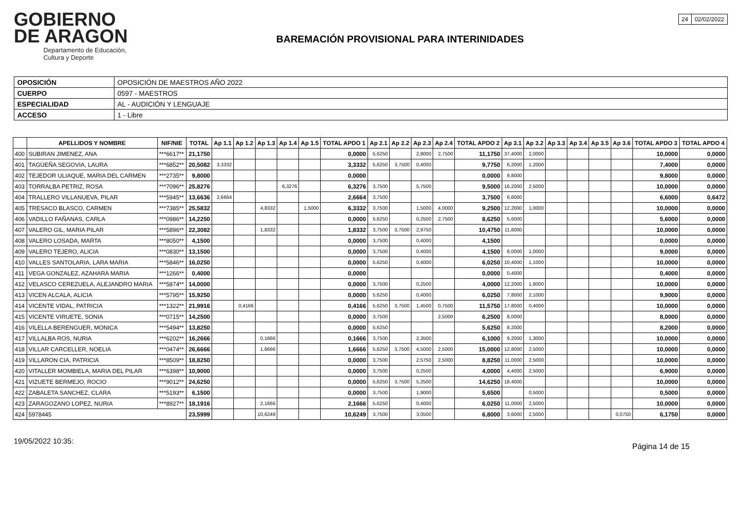GOBIERNO
DE ARAGON
Departamento de Educación,
Cultura y Deporte
BAREMACIÓN PROVISIONAL PARA INTERINIDADES
| 24 | 02/02/2022 |
| OPOSICIÓN | OPOSICIÓN DE MAESTROS AÑO 2022 |
| CUERPO | 0597 - MAESTROS |
| ESPECIALIDAD | AL - AUDICIÓN Y LENGUAJE |
| ACCESO | 1 - Libre |
| | APELLIDOS Y NOMBRE | NIF/NIE | TOTAL | Ap 1.1 | Ap 1.2 | Ap 1.3 | Ap 1.4 | Ap 1.5 | TOTAL APDO 1 | Ap 2.1 | Ap 2.2 | Ap 2.3 | Ap 2.4 | TOTAL APDO 2 | Ap 3.1 | Ap 3.2 | Ap 3.3 | Ap 3.4 | Ap 3.5 | Ap 3.6 | TOTAL APDO 3 | TOTAL APDO 4 |
| --- | --- | --- | --- | --- | --- | --- | --- | --- | --- | --- | --- | --- | --- | --- | --- | --- | --- | --- | --- | --- | --- | --- |
| 400 | SUBIRAN JIMENEZ, ANA | ***6617** | 21,1750 | | | | | | 0,0000 | 5,6250 | | 2,8000 | 2,7500 | 11,1750 | 37,4000 | 2,0000 | | | | | 10,0000 | 0,0000 |
| 401 | TAGÜEÑA SEGOVIA, LAURA | ***6852** | 20,5082 | 3,3332 | | | | | 3,3332 | 5,6250 | 3,7500 | 0,4000 | | 9,7750 | 6,2000 | 1,2000 | | | | | 7,4000 | 0,0000 |
| 402 | TEJEDOR ULIAQUE, MARIA DEL CARMEN | ***2735** | 9,8000 | | | | | | 0,0000 | | | | | 0,0000 | 9,8000 | | | | | | 9,8000 | 0,0000 |
| 403 | TORRALBA PETRIZ, ROSA | ***7096** | 25,8276 | | | | 6,3276 | | 6,3276 | 3,7500 | | 5,7500 | | 9,5000 | 16,2000 | 2,5000 | | | | | 10,0000 | 0,0000 |
| 404 | TRALLERO VILLANUEVA, PILAR | ***5945** | 13,6636 | 2,6664 | | | | | 2,6664 | 3,7500 | | | | 3,7500 | 6,6000 | | | | | | 6,6000 | 0,6472 |
| 405 | TRESACO BLASCO, CARMEN | ***7385** | 25,5832 | | | 4,8332 | | 1,5000 | 6,3332 | 3,7500 | | 1,5000 | 4,0000 | 9,2500 | 12,2000 | 1,0000 | | | | | 10,0000 | 0,0000 |
| 406 | VADILLO FAÑANAS, CARLA | ***0986** | 14,2250 | | | | | | 0,0000 | 5,6250 | | 0,2500 | 2,7500 | 8,6250 | 5,6000 | | | | | | 5,6000 | 0,0000 |
| 407 | VALERO GIL, MARIA PILAR | ***5896** | 22,3082 | | | 1,8332 | | | 1,8332 | 3,7500 | 3,7500 | 2,9750 | | 10,4750 | 11,6000 | | | | | | 10,0000 | 0,0000 |
| 408 | VALERO LOSADA, MARTA | ***8050** | 4,1500 | | | | | | 0,0000 | 3,7500 | | 0,4000 | | 4,1500 | | | | | | | 0,0000 | 0,0000 |
| 409 | VALERO TEJERO, ALICIA | ***0830** | 13,1500 | | | | | | 0,0000 | 3,7500 | | 0,4000 | | 4,1500 | 8,0000 | 1,0000 | | | | | 9,0000 | 0,0000 |
| 410 | VALLES SANTOLARIA, LARA MARIA | ***5846** | 16,0250 | | | | | | 0,0000 | 5,6250 | | 0,4000 | | 6,0250 | 10,4000 | 1,1000 | | | | | 10,0000 | 0,0000 |
| 411 | VEGA GONZALEZ, AZAHARA MARIA | ***1266** | 0,4000 | | | | | | 0,0000 | | | | | 0,0000 | 0,4000 | | | | | | 0,4000 | 0,0000 |
| 412 | VELASCO CEREZUELA, ALEJANDRO MARIA | ***5874** | 14,0000 | | | | | | 0,0000 | 3,7500 | | 0,2500 | | 4,0000 | 12,2000 | 1,8000 | | | | | 10,0000 | 0,0000 |
| 413 | VICEN ALCALA, ALICIA | ***5795** | 15,9250 | | | | | | 0,0000 | 5,6250 | | 0,4000 | | 6,0250 | 7,8000 | 2,1000 | | | | | 9,9000 | 0,0000 |
| 414 | VICENTE VIDAL, PATRICIA | ***1322** | 21,9916 | | 0,4166 | | | | 0,4166 | 5,6250 | 3,7500 | 1,4500 | 0,7500 | 11,5750 | 17,8000 | 0,4000 | | | | | 10,0000 | 0,0000 |
| 415 | VICENTE VIRUETE, SONIA | ***0715** | 14,2500 | | | | | | 0,0000 | 3,7500 | | | 2,5000 | 6,2500 | 8,0000 | | | | | | 8,0000 | 0,0000 |
| 416 | VILELLA BERENGUER, MONICA | ***5494** | 13,8250 | | | | | | 0,0000 | 5,6250 | | | | 5,6250 | 8,2000 | | | | | | 8,2000 | 0,0000 |
| 417 | VILLALBA ROS, NURIA | ***6202** | 16,2666 | | | 0,1666 | | | 0,1666 | 3,7500 | | 2,3500 | | 6,1000 | 9,2000 | 1,3000 | | | | | 10,0000 | 0,0000 |
| 418 | VILLAR CARCELLER, NOELIA | ***0474** | 26,6666 | | | 1,6666 | | | 1,6666 | 5,6250 | 3,7500 | 4,5000 | 2,5000 | 15,0000 | 12,8000 | 2,5000 | | | | | 10,0000 | 0,0000 |
| 419 | VILLARON CIA, PATRICIA | ***8509** | 18,8250 | | | | | | 0,0000 | 3,7500 | | 2,5750 | 2,5000 | 8,8250 | 11,0000 | 2,5000 | | | | | 10,0000 | 0,0000 |
| 420 | VITALLER MOMBIELA, MARIA DEL PILAR | ***6398** | 10,9000 | | | | | | 0,0000 | 3,7500 | | 0,2500 | | 4,0000 | 4,4000 | 2,5000 | | | | | 6,9000 | 0,0000 |
| 421 | VIZUETE BERMEJO, ROCIO | ***9012** | 24,6250 | | | | | | 0,0000 | 5,6250 | 3,7500 | 5,2500 | | 14,6250 | 18,4000 | | | | | | 10,0000 | 0,0000 |
| 422 | ZABALETA SANCHEZ, CLARA | ***5193** | 6,1500 | | | | | | 0,0000 | 3,7500 | | 1,9000 | | 5,6500 | | 0,5000 | | | | | 0,5000 | 0,0000 |
| 423 | ZARAGOZANO LOPEZ, NURIA | ***8927** | 18,1916 | | | 2,1666 | | | 2,1666 | 5,6250 | | 0,4000 | | 6,0250 | 11,0000 | 2,5000 | | | | | 10,0000 | 0,0000 |
| 424 | 5978445 | | 23,5999 | | | 10,6249 | | | 10,6249 | 3,7500 | | 3,0500 | | 6,8000 | 3,6000 | 2,5000 | | | | 0,0750 | 6,1750 | 0,0000 |
19/05/2022 10:35:
Página 14 de 15